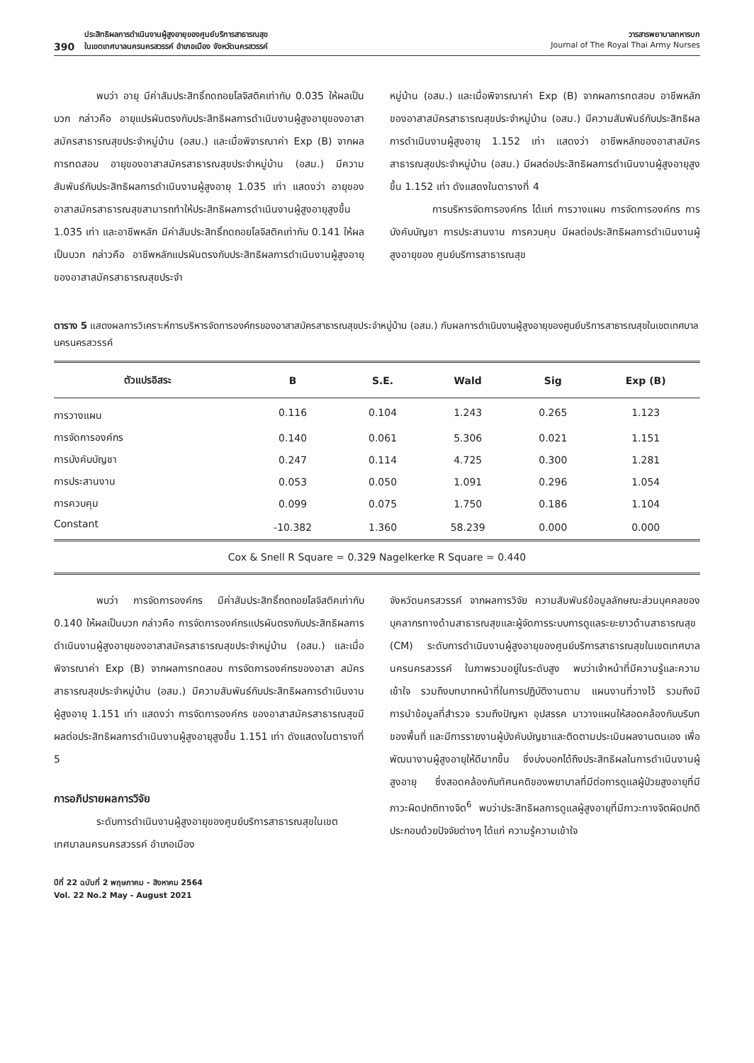390 ประสิทธิผลการดำเนินงานผู้สูงอายุของศูนย์บริการสาธารณสุข
ในเขตเทศบาลนครนครสวรรค์ อำเภอเมือง จังหวัดนครสวรรค์
วารสารพยาบาลทหารบก
Journal of The Royal Thai Army Nurses
พบว่า อายุ มีค่าสัมประสิทธิ์ถดถอยโลจิสติคเท่ากับ 0.035 ให้ผลเป็นบวก กล่าวคือ อายุแปรผันตรงกับประสิทธิผลการดำเนินงานผู้สูงอายุของอาสาสมัครสาธารณสุขประจำหมู่บ้าน (อสม.) และเมื่อพิจารณาค่า Exp (B) จากผลการทดสอบ อายุของอาสาสมัครสาธารณสุขประจำหมู่บ้าน (อสม.) มีความสัมพันธ์กับประสิทธิผลการดำเนินงานผู้สูงอายุ 1.035 เท่า แสดงว่า อายุของอาสาสมัครสาธารณสุขสามารถทำให้ประสิทธิผลการดำเนินงานผู้สูงอายุสูงขึ้น 1.035 เท่า และอาชีพหลัก มีค่าสัมประสิทธิ์ถดถอยโลจิสติคเท่ากับ 0.141 ให้ผลเป็นบวก กล่าวคือ อาชีพหลักแปรผันตรงกับประสิทธิผลการดำเนินงานผู้สูงอายุของอาสาสมัครสาธารณสุขประจำ
หมู่บ้าน (อสม.) และเมื่อพิจารณาค่า Exp (B) จากผลการทดสอบ อาชีพหลักของอาสาสมัครสาธารณสุขประจำหมู่บ้าน (อสม.) มีความสัมพันธ์กับประสิทธิผลการดำเนินงานผู้สูงอายุ 1.152 เท่า แสดงว่า อาชีพหลักของอาสาสมัครสาธารณสุขประจำหมู่บ้าน (อสม.) มีผลต่อประสิทธิผลการดำเนินงานผู้สูงอายุสูงขึ้น 1.152 เท่า ดังแสดงในตารางที่ 4
การบริหารจัดการองค์กร ได้แก่ การวางแผน การจัดการองค์กร การบังคับบัญชา การประสานงาน การควบคุม มีผลต่อประสิทธิผลการดำเนินงานผู้สูงอายุของ ศูนย์บริการสาธารณสุข
ตาราง 5 แสดงผลการวิเคราะห์การบริหารจัดการองค์กรของอาสาสมัครสาธารณสุขประจำหมู่บ้าน (อสม.) กับผลการดำเนินงานผู้สูงอายุของศูนย์บริการสาธารณสุขในเขตเทศบาลนครนครสวรรค์
| ตัวแปรอิสระ | B | S.E. | Wald | Sig | Exp (B) |
| --- | --- | --- | --- | --- | --- |
| การวางแผน | 0.116 | 0.104 | 1.243 | 0.265 | 1.123 |
| การจัดการองค์กร | 0.140 | 0.061 | 5.306 | 0.021 | 1.151 |
| การบังคับบัญชา | 0.247 | 0.114 | 4.725 | 0.300 | 1.281 |
| การประสานงาน | 0.053 | 0.050 | 1.091 | 0.296 | 1.054 |
| การควบคุม | 0.099 | 0.075 | 1.750 | 0.186 | 1.104 |
| Constant | -10.382 | 1.360 | 58.239 | 0.000 | 0.000 |
Cox & Snell R Square = 0.329 Nagelkerke R Square = 0.440
พบว่า การจัดการองค์กร มีค่าสัมประสิทธิ์ถดถอยโลจิสติคเท่ากับ 0.140 ให้ผลเป็นบวก กล่าวคือ การจัดการองค์กรแปรผันตรงกับประสิทธิผลการดำเนินงานผู้สูงอายุของอาสาสมัครสาธารณสุขประจำหมู่บ้าน (อสม.) และเมื่อพิจารณาค่า Exp (B) จากผลการทดสอบ การจัดการองค์กรของอาสา สมัครสาธารณสุขประจำหมู่บ้าน (อสม.) มีความสัมพันธ์กับประสิทธิผลการดำเนินงานผู้สูงอายุ 1.151 เท่า แสดงว่า การจัดการองค์กร ของอาสาสมัครสาธารณสุขมีผลต่อประสิทธิผลการดำเนินงานผู้สูงอายุสูงขึ้น 1.151 เท่า ดังแสดงในตารางที่ 5
การอภิปรายผลการวิจัย
ระดับการดำเนินงานผู้สูงอายุของศูนย์บริการสาธารณสุขในเขตเทศบาลนครนครสวรรค์ อำเภอเมือง
จังหวัดนครสวรรค์ จากผลการวิจัย ความสัมพันธ์ข้อมูลลักษณะส่วนบุคคลของบุคลากรทางด้านสาธารณสุขและผู้จัดการระบบการดูแลระยะยาวด้านสาธารณสุข (CM) ระดับการดำเนินงานผู้สูงอายุของศูนย์บริการสาธารณสุขในเขตเทศบาลนครนครสวรรค์ ในภาพรวมอยู่ในระดับสูง พบว่าเจ้าหน้าที่มีความรู้และความเข้าใจ รวมถึงบทบาทหน้าที่ในการปฏิบัติงานตาม แผนงานที่วางไว้ รวมถึงมีการนำข้อมูลที่สำรวจ รวมถึงปัญหา อุปสรรค มาวางแผนให้สอดคล้องกับบริบทของพื้นที่ และมีการรายงานผู้บังคับบัญชาและติดตามประเมินผลงานตนเอง เพื่อพัฒนางานผู้สูงอายุให้ดีมากขึ้น ซึ่งบ่งบอกได้ถึงประสิทธิผลในการดำเนินงานผู้สูงอายุ ซึ่งสอดคล้องกับทัศนคติของพยาบาลที่มีต่อการดูแลผู้ป่วยสูงอายุที่มีภาวะผิดปกติทางจิต<sup>6</sup> พบว่าประสิทธิผลการดูแลผู้สูงอายุที่มีภาวะทางจิตผิดปกติ ประกอบด้วยปัจจัยต่างๆ ได้แก่ ความรู้ความเข้าใจ
ปีที่ 22 ฉบับที่ 2 พฤษภาคม - สิงหาคม 2564
Vol. 22 No.2 May - August 2021